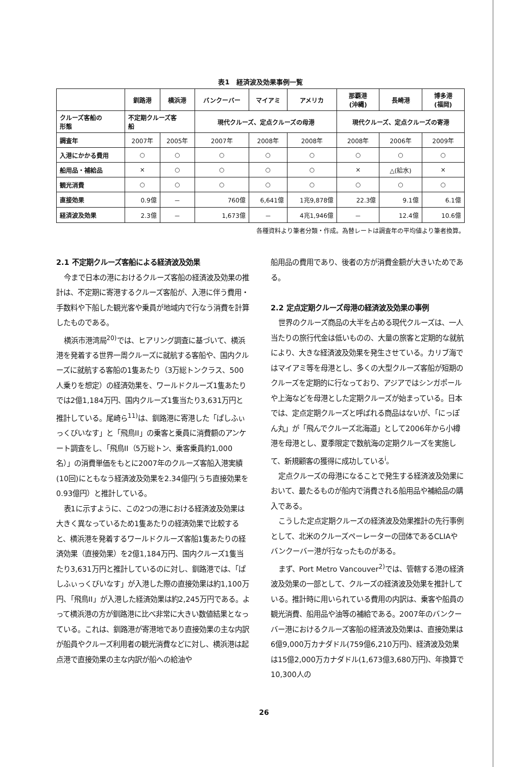表1　経済波及効果事例一覧
| | 釧路港 | 横浜港 | バンクーバー | マイアミ | アメリカ | 那覇港 (沖縄) | 長崎港 | 博多港 (福岡) |
| --- | --- | --- | --- | --- | --- | --- | --- | --- |
| クルーズ客船の 形態 | 不定期クルーズ客 船 | | 現代クルーズ、定点クルーズの母港 | | | 現代クルーズ、定点クルーズの寄港 | | |
| 調査年 | 2007年 | 2005年 | 2007年 | 2008年 | 2008年 | 2008年 | 2006年 | 2009年 |
| 入港にかかる費用 | ○ | ○ | ○ | ○ | ○ | ○ | ○ | ○ |
| 船用品・補給品 | × | ○ | ○ | ○ | ○ | × | △(給水) | × |
| 観光消費 | ○ | ○ | ○ | ○ | ○ | ○ | ○ | ○ |
| 直接効果 | 0.9億 | － | 760億 | 6,641億 | 1兆9,878億 | 22.3億 | 9.1億 | 6.1億 |
| 経済波及効果 | 2.3億 | － | 1,673億 | － | 4兆1,946億 | － | 12.4億 | 10.6億 |
各種資料より筆者分類・作成。為替レートは調査年の平均値より筆者換算。
2.1 不定期クルーズ客船による経済波及効果
今まで日本の港におけるクルーズ客船の経済波及効果の推計は、不定期に寄港するクルーズ客船が、入港に伴う費用・手数料や下船した観光客や乗員が地域内で行なう消費を計算したものである。
横浜市港湾局<sup>20)</sup>では、ヒアリング調査に基づいて、横浜港を発着する世界一周クルーズに就航する客船や、国内クルーズに就航する客船の1隻あたり（3万総トンクラス、500人乗りを想定）の経済効果を、ワールドクルーズ1隻あたりでは2億1,184万円、国内クルーズ1隻当たり3,631万円と推計している。尾崎ら<sup>11)</sup>は、釧路港に寄港した「ぱしふぃっくびいなす」と「飛鳥II」の乗客と乗員に消費額のアンケート調査をし、「飛鳥II（5万総トン、乗客乗員約1,000名）」の消費単価をもとに2007年のクルーズ客船入港実績(10回)にともなう経済波及効果を2.34億円(うち直接効果を0.93億円）と推計している。
表1に示すように、この2つの港における経済波及効果は大きく異なっているため1隻あたりの経済効果で比較すると、横浜港を発着するワールドクルーズ客船1隻あたりの経済効果（直接効果）を2億1,184万円、国内クルーズ1隻当たり3,631万円と推計しているのに対し、釧路港では、「ぱしふぃっくびいなす」が入港した際の直接効果は約1,100万円、「飛鳥II」が入港した経済効果は約2,245万円である。よって横浜港の方が釧路港に比べ非常に大きい数値結果となっている。これは、釧路港が寄港地であり直接効果の主な内訳が船員やクルーズ利用者の観光消費などに対し、横浜港は起点港で直接効果の主な内訳が船への給油や
船用品の費用であり、後者の方が消費金額が大きいためである。
2.2 定点定期クルーズ母港の経済波及効果の事例
世界のクルーズ商品の大半を占める現代クルーズは、一人当たりの旅行代金は低いものの、大量の旅客と定期的な就航により、大きな経済波及効果を発生させている。カリブ海ではマイアミ等を母港とし、多くの大型クルーズ客船が短期のクルーズを定期的に行なっており、アジアではシンガポールや上海などを母港とした定期クルーズが始まっている。日本では、定点定期クルーズと呼ばれる商品はないが、「にっぽん丸」が「飛んでクルーズ北海道」として2006年から小樽港を母港とし、夏季限定で数航海の定期クルーズを実施して、新規顧客の獲得に成功している<sup>i</sup>。
定点クルーズの母港になることで発生する経済波及効果において、最たるものが船内で消費される船用品や補給品の購入である。
こうした定点定期クルーズの経済波及効果推計の先行事例として、北米のクルーズペーレーターの団体であるCLIAやバンクーバー港が行なったものがある。
まず、Port Metro Vancouver<sup>2)</sup>では、管轄する港の経済波及効果の一部として、クルーズの経済波及効果を推計している。推計時に用いられている費用の内訳は、乗客や船員の観光消費、船用品や油等の補給である。2007年のバンクーバー港におけるクルーズ客船の経済波及効果は、直接効果は6億9,000万カナダドル(759億6,210万円)、経済波及効果は15億2,000万カナダドル(1,673億3,680万円)、年換算で10,300人の
26